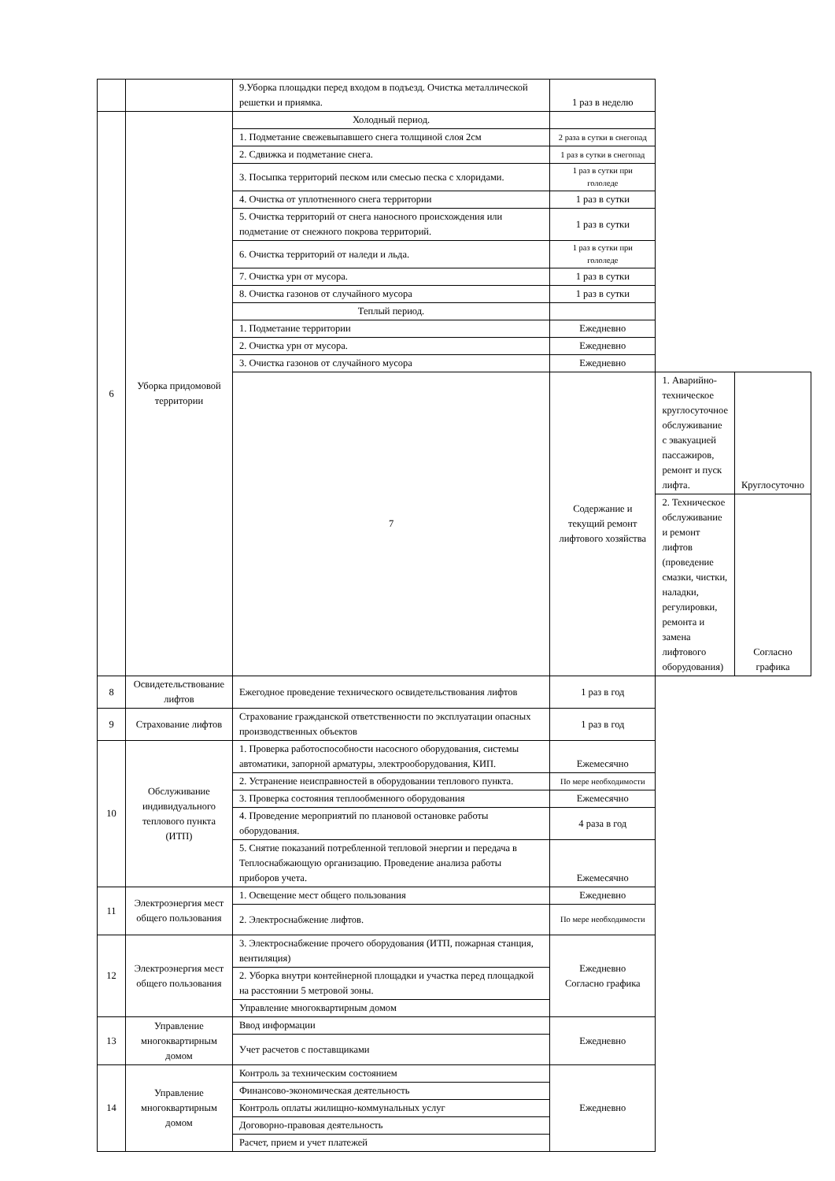| | | 9.Уборка площадки перед входом в подъезд. Очистка металлической решетки и приямка. | 1 раз в неделю | | |
| 6 | Уборка придомовой территории | Холодный период. | | | |
| | | 1. Подметание свежевыпавшего снега толщиной слоя 2см | 2 раза в сутки в снегопад | | |
| | | 2. Сдвижка и подметание снега. | 1 раз в сутки в снегопад | | |
| | | 3. Посыпка территорий песком или смесью песка с хлоридами. | 1 раз в сутки при гололеде | | |
| | | 4. Очистка от уплотненного снега территории | 1 раз в сутки | | |
| | | 5. Очистка территорий от снега наносного происхождения или подметание от снежного покрова территорий. | 1 раз в сутки | | |
| | | 6. Очистка территорий от наледи и льда. | 1 раз в сутки при гололеде | | |
| | | 7. Очистка урн от мусора. | 1 раз в сутки | | |
| | | 8. Очистка газонов от случайного мусора | 1 раз в сутки | | |
| | | Теплый период. | | | |
| | | 1. Подметание территории | Ежедневно | | |
| | | 2. Очистка урн от мусора. | Ежедневно | | |
| | | 3. Очистка газонов от случайного мусора | Ежедневно | | |
| | | 7 | Содержание и текущий ремонт лифтового хозяйства | 1. Аварийно-техническое круглосуточное обслуживание с эвакуацией пассажиров, ремонт и пуск лифта. | Круглосуточно |
| | | | | 2. Техническое обслуживание и ремонт лифтов (проведение смазки, чистки, наладки, регулировки, ремонта и замена лифтового оборудования) | Согласно графика |
| 8 | Освидетельствование лифтов | Ежегодное проведение технического освидетельствования лифтов | 1 раз в год | | |
| 9 | Страхование лифтов | Страхование гражданской ответственности по эксплуатации опасных производственных объектов | 1 раз в год | | |
| 10 | Обслуживание индивидуального теплового пункта (ИТП) | 1. Проверка работоспособности насосного оборудования, системы автоматики, запорной арматуры, электрооборудования, КИП. | Ежемесячно | | |
| | | 2. Устранение неисправностей в оборудовании теплового пункта. | По мере необходимости | | |
| | | 3. Проверка состояния теплообменного оборудования | Ежемесячно | | |
| | | 4. Проведение мероприятий по плановой остановке работы оборудования. | 4 раза в год | | |
| | | 5. Снятие показаний потребленной тепловой энергии и передача в Теплоснабжающую организацию. Проведение анализа работы приборов учета. | Ежемесячно | | |
| 11 | Электроэнергия мест общего пользования | 1. Освещение мест общего пользования | Ежедневно | | |
| | | 2. Электроснабжение лифтов. | По мере необходимости | | |
| 12 | Электроэнергия мест общего пользования | 3. Электроснабжение прочего оборудования (ИТП, пожарная станция, вентиляция) | Ежедневно Согласно графика | | |
| | | 2. Уборка внутри контейнерной площадки и участка перед площадкой на расстоянии 5 метровой зоны. | | | |
| | | Управление многоквартирным домом | | | |
| 13 | Управление многоквартирным домом | Ввод информации | Ежедневно | | |
| | | Учет расчетов с поставщиками | | | |
| 14 | Управление многоквартирным домом | Контроль за техническим состоянием | Ежедневно | | |
| | | Финансово-экономическая деятельность | | | |
| | | Контроль оплаты жилищно-коммунальных услуг | | | |
| | | Договорно-правовая деятельность | | | |
| | | Расчет, прием и учет платежей | | | |